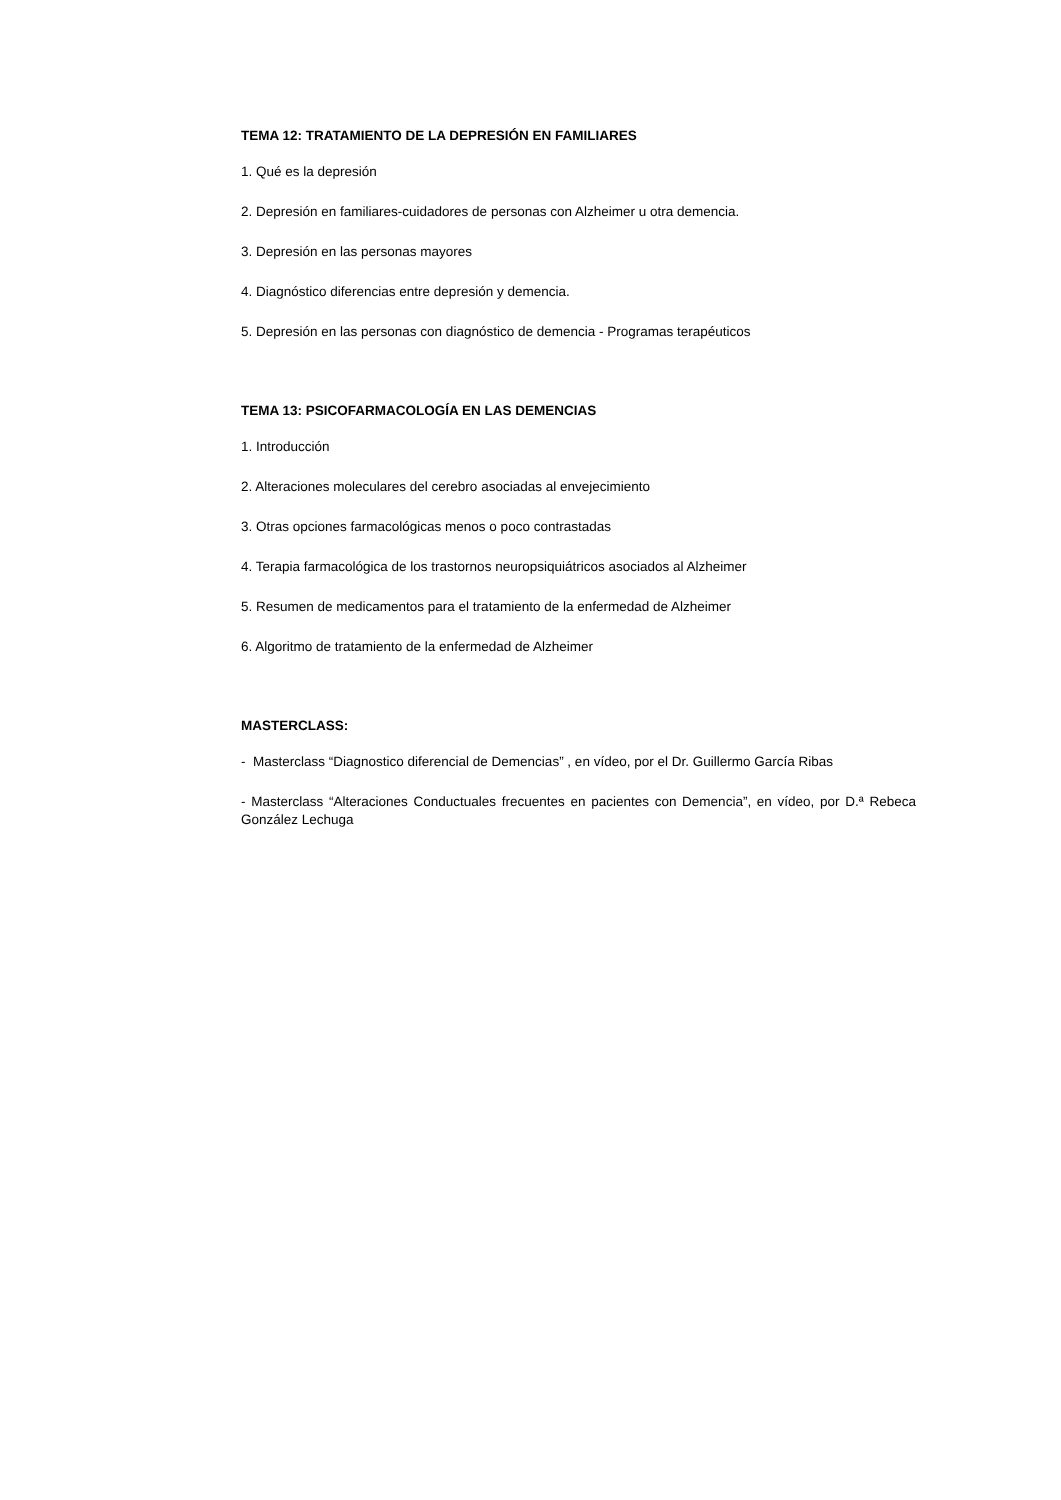TEMA 12: TRATAMIENTO DE LA DEPRESIÓN EN FAMILIARES
1. Qué es la depresión
2. Depresión en familiares-cuidadores de personas con Alzheimer u otra demencia.
3. Depresión en las personas mayores
4. Diagnóstico diferencias entre depresión y demencia.
5. Depresión en las personas con diagnóstico de demencia - Programas terapéuticos
TEMA 13: PSICOFARMACOLOGÍA EN LAS DEMENCIAS
1. Introducción
2. Alteraciones moleculares del cerebro asociadas al envejecimiento
3. Otras opciones farmacológicas menos o poco contrastadas
4. Terapia farmacológica de los trastornos neuropsiquiátricos asociados al Alzheimer
5. Resumen de medicamentos para el tratamiento de la enfermedad de Alzheimer
6. Algoritmo de tratamiento de la enfermedad de Alzheimer
MASTERCLASS:
- Masterclass “Diagnostico diferencial de Demencias” , en vídeo, por el Dr. Guillermo García Ribas
- Masterclass “Alteraciones Conductuales frecuentes en pacientes con Demencia”, en vídeo, por D.ª Rebeca González Lechuga